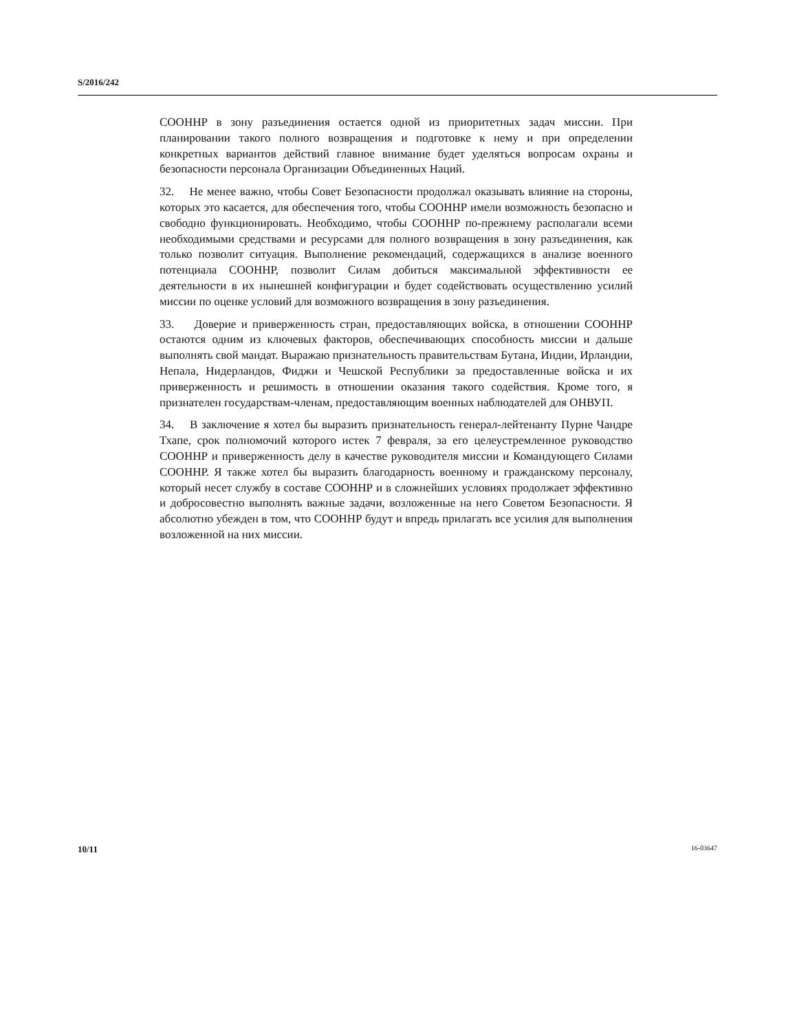S/2016/242
СООННР в зону разъединения остается одной из приоритетных задач миссии. При планировании такого полного возвращения и подготовке к нему и при определении конкретных вариантов действий главное внимание будет уделяться вопросам охраны и безопасности персонала Организации Объединенных Наций.
32. Не менее важно, чтобы Совет Безопасности продолжал оказывать влияние на стороны, которых это касается, для обеспечения того, чтобы СООННР имели возможность безопасно и свободно функционировать. Необходимо, чтобы СООННР по-прежнему располагали всеми необходимыми средствами и ресурсами для полного возвращения в зону разъединения, как только позволит ситуация. Выполнение рекомендаций, содержащихся в анализе военного потенциала СООННР, позволит Силам добиться максимальной эффективности ее деятельности в их нынешней конфигурации и будет содействовать осуществлению усилий миссии по оценке условий для возможного возвращения в зону разъединения.
33. Доверие и приверженность стран, предоставляющих войска, в отношении СООННР остаются одним из ключевых факторов, обеспечивающих способность миссии и дальше выполнять свой мандат. Выражаю признательность правительствам Бутана, Индии, Ирландии, Непала, Нидерландов, Фиджи и Чешской Республики за предоставленные войска и их приверженность и решимость в отношении оказания такого содействия. Кроме того, я признателен государствам-членам, предоставляющим военных наблюдателей для ОНВУП.
34. В заключение я хотел бы выразить признательность генерал-лейтенанту Пурне Чандре Тхапе, срок полномочий которого истек 7 февраля, за его целеустремленное руководство СООННР и приверженность делу в качестве руководителя миссии и Командующего Силами СООННР. Я также хотел бы выразить благодарность военному и гражданскому персоналу, который несет службу в составе СООННР и в сложнейших условиях продолжает эффективно и добросовестно выполнять важные задачи, возложенные на него Советом Безопасности. Я абсолютно убежден в том, что СООННР будут и впредь прилагать все усилия для выполнения возложенной на них миссии.
10/11 16-03647